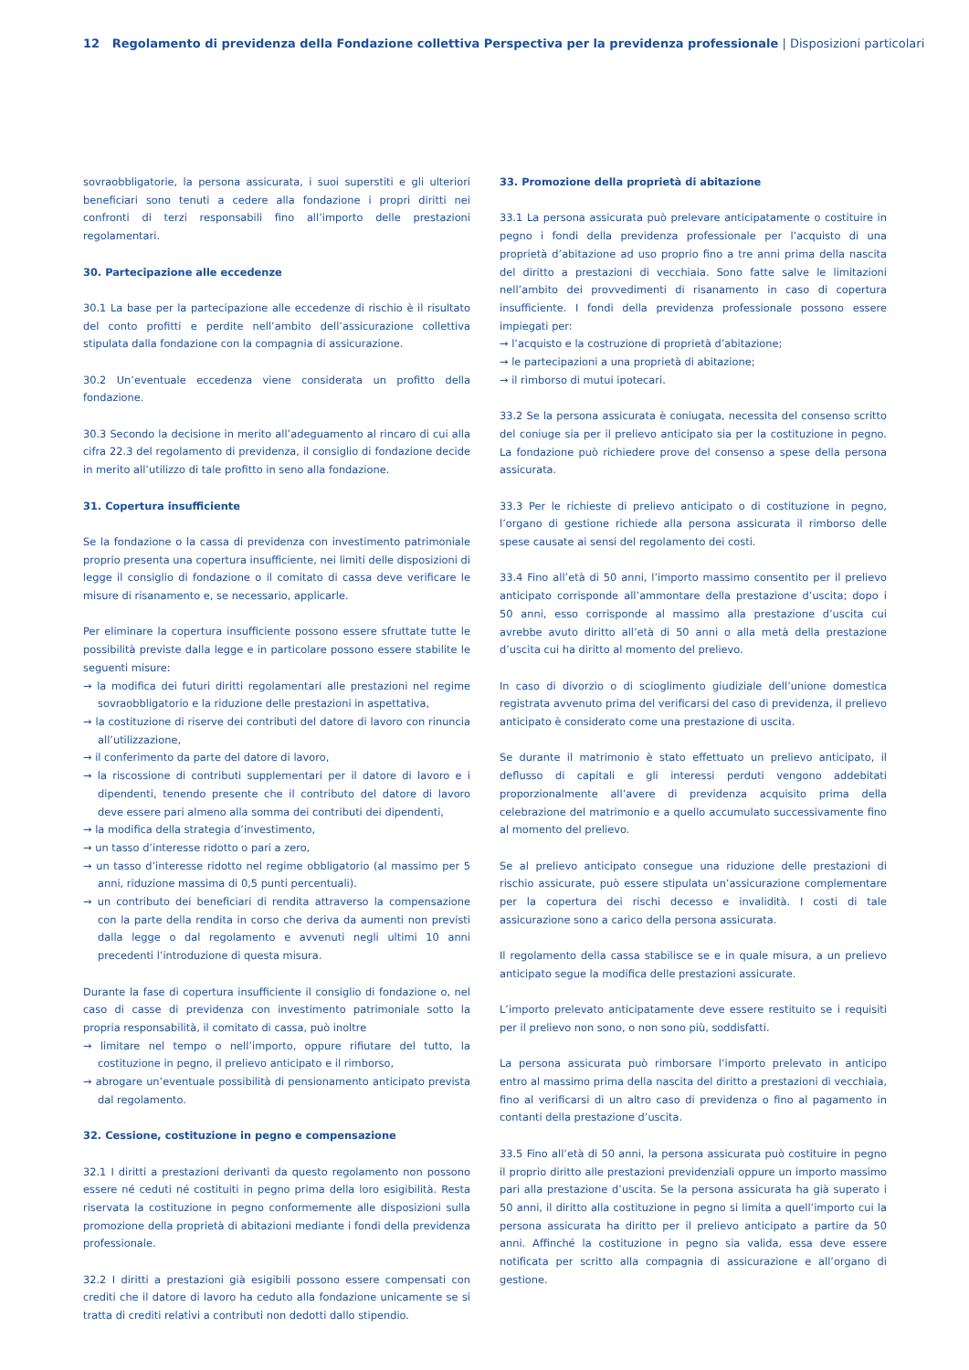12 Regolamento di previdenza della Fondazione collettiva Perspectiva per la previdenza professionale | Disposizioni particolari
sovraobbligatorie, la persona assicurata, i suoi superstiti e gli ulteriori beneficiari sono tenuti a cedere alla fondazione i propri diritti nei confronti di terzi responsabili fino all’importo delle prestazioni regolamentari.
30. Partecipazione alle eccedenze
30.1 La base per la partecipazione alle eccedenze di rischio è il risultato del conto profitti e perdite nell’ambito dell’assicurazione collettiva stipulata dalla fondazione con la compagnia di assicurazione.
30.2 Un’eventuale eccedenza viene considerata un profitto della fondazione.
30.3 Secondo la decisione in merito all’adeguamento al rincaro di cui alla cifra 22.3 del regolamento di previdenza, il consiglio di fondazione decide in merito all’utilizzo di tale profitto in seno alla fondazione.
31. Copertura insufficiente
Se la fondazione o la cassa di previdenza con investimento patrimoniale proprio presenta una copertura insufficiente, nei limiti delle disposizioni di legge il consiglio di fondazione o il comitato di cassa deve verificare le misure di risanamento e, se necessario, applicarle.
Per eliminare la copertura insufficiente possono essere sfruttate tutte le possibilità previste dalla legge e in particolare possono essere stabilite le seguenti misure:
→ la modifica dei futuri diritti regolamentari alle prestazioni nel regime sovraobbligatorio e la riduzione delle prestazioni in aspettativa,
→ la costituzione di riserve dei contributi del datore di lavoro con rinuncia all’utilizzazione,
→ il conferimento da parte del datore di lavoro,
→ la riscossione di contributi supplementari per il datore di lavoro e i dipendenti, tenendo presente che il contributo del datore di lavoro deve essere pari almeno alla somma dei contributi dei dipendenti,
→ la modifica della strategia d’investimento,
→ un tasso d’interesse ridotto o pari a zero,
→ un tasso d’interesse ridotto nel regime obbligatorio (al massimo per 5 anni, riduzione massima di 0,5 punti percentuali).
→ un contributo dei beneficiari di rendita attraverso la compensazione con la parte della rendita in corso che deriva da aumenti non previsti dalla legge o dal regolamento e avvenuti negli ultimi 10 anni precedenti l’introduzione di questa misura.
Durante la fase di copertura insufficiente il consiglio di fondazione o, nel caso di casse di previdenza con investimento patrimoniale sotto la propria responsabilità, il comitato di cassa, può inoltre
→ limitare nel tempo o nell’importo, oppure rifiutare del tutto, la costituzione in pegno, il prelievo anticipato e il rimborso,
→ abrogare un’eventuale possibilità di pensionamento anticipato prevista dal regolamento.
32. Cessione, costituzione in pegno e compensazione
32.1 I diritti a prestazioni derivanti da questo regolamento non possono essere né ceduti né costituiti in pegno prima della loro esigibilità. Resta riservata la costituzione in pegno conformemente alle disposizioni sulla promozione della proprietà di abitazioni mediante i fondi della previdenza professionale.
32.2 I diritti a prestazioni già esigibili possono essere compensati con crediti che il datore di lavoro ha ceduto alla fondazione unicamente se si tratta di crediti relativi a contributi non dedotti dallo stipendio.
33. Promozione della proprietà di abitazione
33.1 La persona assicurata può prelevare anticipatamente o costituire in pegno i fondi della previdenza professionale per l’acquisto di una proprietà d’abitazione ad uso proprio fino a tre anni prima della nascita del diritto a prestazioni di vecchiaia. Sono fatte salve le limitazioni nell’ambito dei provvedimenti di risanamento in caso di copertura insufficiente. I fondi della previdenza professionale possono essere impiegati per:
→ l’acquisto e la costruzione di proprietà d’abitazione;
→ le partecipazioni a una proprietà di abitazione;
→ il rimborso di mutui ipotecari.
33.2 Se la persona assicurata è coniugata, necessita del consenso scritto del coniuge sia per il prelievo anticipato sia per la costituzione in pegno. La fondazione può richiedere prove del consenso a spese della persona assicurata.
33.3 Per le richieste di prelievo anticipato o di costituzione in pegno, l’organo di gestione richiede alla persona assicurata il rimborso delle spese causate ai sensi del regolamento dei costi.
33.4 Fino all’età di 50 anni, l’importo massimo consentito per il prelievo anticipato corrisponde all’ammontare della prestazione d’uscita; dopo i 50 anni, esso corrisponde al massimo alla prestazione d’uscita cui avrebbe avuto diritto all’età di 50 anni o alla metà della prestazione d’uscita cui ha diritto al momento del prelievo.
In caso di divorzio o di scioglimento giudiziale dell’unione domestica registrata avvenuto prima del verificarsi del caso di previdenza, il prelievo anticipato è considerato come una prestazione di uscita.
Se durante il matrimonio è stato effettuato un prelievo anticipato, il deflusso di capitali e gli interessi perduti vengono addebitati proporzionalmente all’avere di previdenza acquisito prima della celebrazione del matrimonio e a quello accumulato successivamente fino al momento del prelievo.
Se al prelievo anticipato consegue una riduzione delle prestazioni di rischio assicurate, può essere stipulata un’assicurazione complementare per la copertura dei rischi decesso e invalidità. I costi di tale assicurazione sono a carico della persona assicurata.
Il regolamento della cassa stabilisce se e in quale misura, a un prelievo anticipato segue la modifica delle prestazioni assicurate.
L’importo prelevato anticipatamente deve essere restituito se i requisiti per il prelievo non sono, o non sono più, soddisfatti.
La persona assicurata può rimborsare l’importo prelevato in anticipo entro al massimo prima della nascita del diritto a prestazioni di vecchiaia, fino al verificarsi di un altro caso di previdenza o fino al pagamento in contanti della prestazione d’uscita.
33.5 Fino all’età di 50 anni, la persona assicurata può costituire in pegno il proprio diritto alle prestazioni previdenziali oppure un importo massimo pari alla prestazione d’uscita. Se la persona assicurata ha già superato i 50 anni, il diritto alla costituzione in pegno si limita a quell’importo cui la persona assicurata ha diritto per il prelievo anticipato a partire da 50 anni. Affinché la costituzione in pegno sia valida, essa deve essere notificata per scritto alla compagnia di assicurazione e all’organo di gestione.